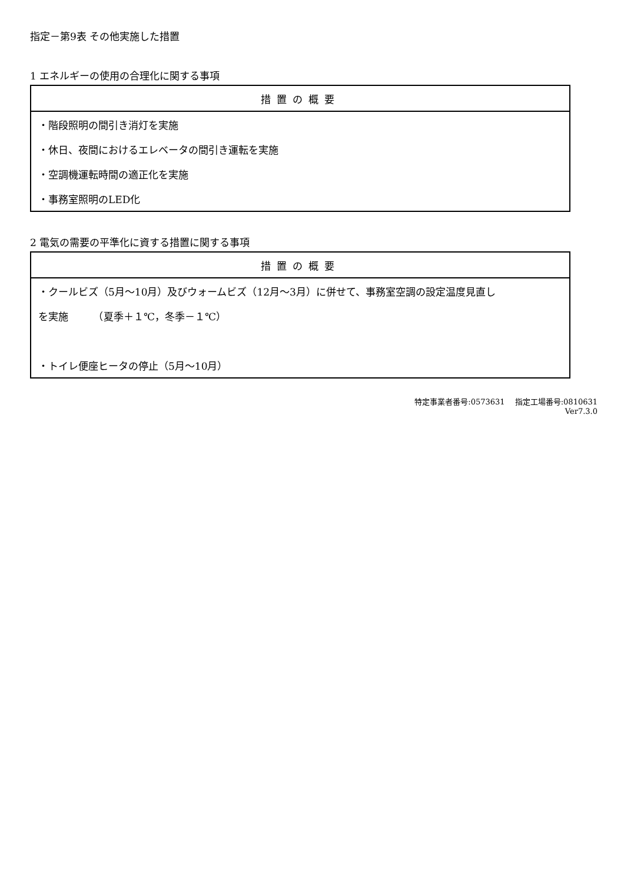指定－第9表 その他実施した措置
1 エネルギーの使用の合理化に関する事項
| 措置の概要 |
| --- |
| ・階段照明の間引き消灯を実施 |
| ・休日、夜間におけるエレベータの間引き運転を実施 |
| ・空調機運転時間の適正化を実施 |
| ・事務室照明のLED化 |
2 電気の需要の平準化に資する措置に関する事項
| 措置の概要 |
| --- |
| ・クールビズ（5月～10月）及びウォームビズ（12月～3月）に併せて、事務室空調の設定温度見直し |
| を実施 （夏季＋１℃，冬季－１℃） |
| ・トイレ便座ヒータの停止（5月～10月） |
特定事業者番号:0573631　 指定工場番号:0810631
Ver7.3.0